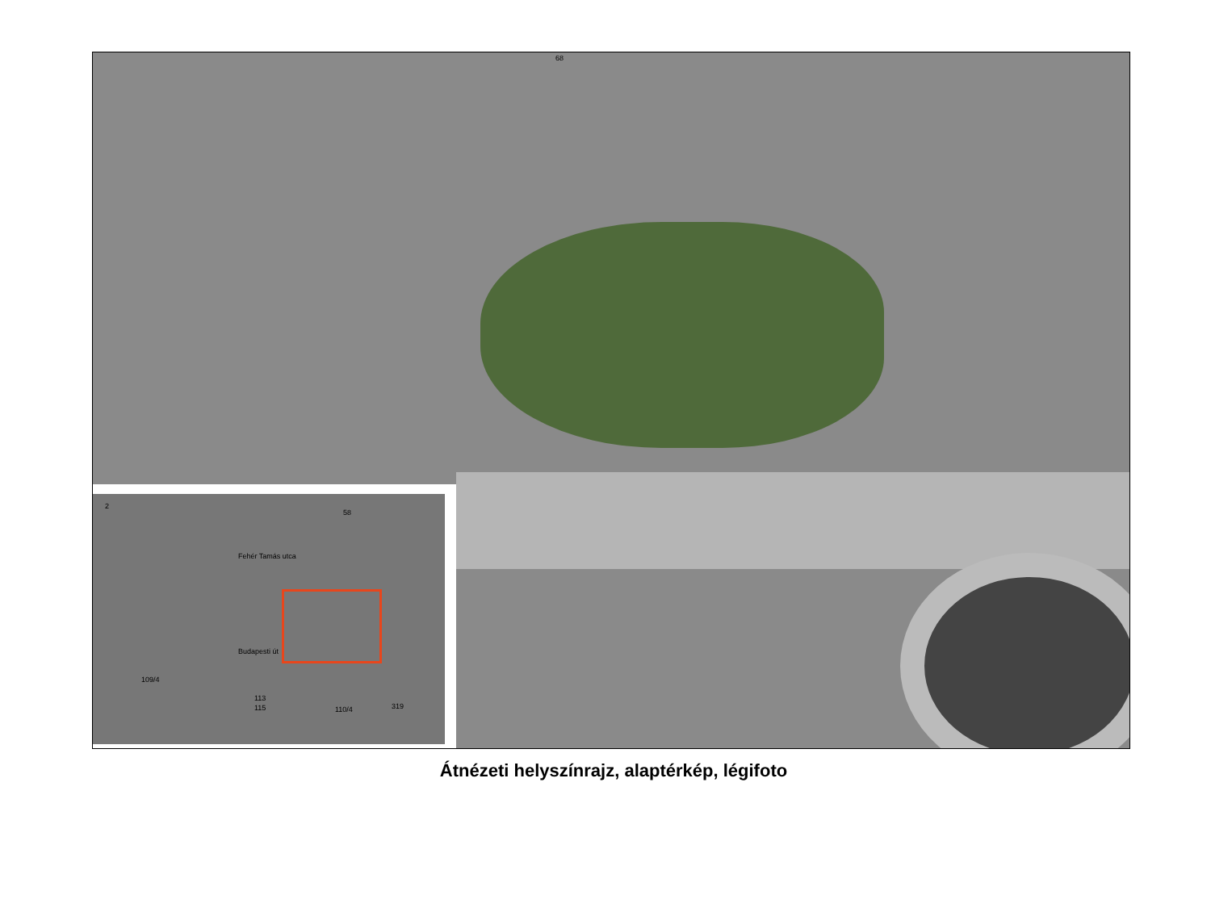68
Fehér Tamás utca
Budapesti út
109/4
115
113
110/4 319
2
58
Átnézeti helyszínrajz, alaptérkép, légifoto